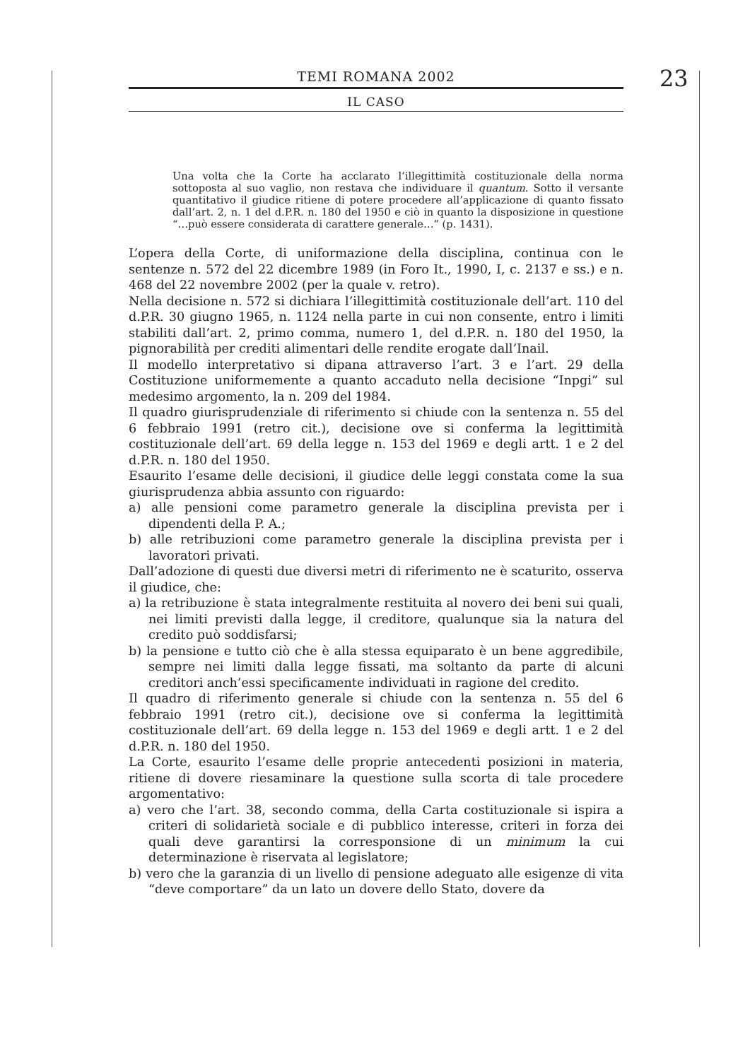TEMI ROMANA 2002
IL CASO
23
Una volta che la Corte ha acclarato l’illegittimità costituzionale della norma sottoposta al suo vaglio, non restava che individuare il quantum. Sotto il versante quantitativo il giudice ritiene di potere procedere all’applicazione di quanto fissato dall’art. 2, n. 1 del d.P.R. n. 180 del 1950 e ciò in quanto la disposizione in questione “…può essere considerata di carattere generale…” (p. 1431).
L’opera della Corte, di uniformazione della disciplina, continua con le sentenze n. 572 del 22 dicembre 1989 (in Foro It., 1990, I, c. 2137 e ss.) e n. 468 del 22 novembre 2002 (per la quale v. retro).
Nella decisione n. 572 si dichiara l’illegittimità costituzionale dell’art. 110 del d.P.R. 30 giugno 1965, n. 1124 nella parte in cui non consente, entro i limiti stabiliti dall’art. 2, primo comma, numero 1, del d.P.R. n. 180 del 1950, la pignorabilità per crediti alimentari delle rendite erogate dall’Inail.
Il modello interpretativo si dipana attraverso l’art. 3 e l’art. 29 della Costituzione uniformemente a quanto accaduto nella decisione “Inpgi” sul medesimo argomento, la n. 209 del 1984.
Il quadro giurisprudenziale di riferimento si chiude con la sentenza n. 55 del 6 febbraio 1991 (retro cit.), decisione ove si conferma la legittimità costituzionale dell’art. 69 della legge n. 153 del 1969 e degli artt. 1 e 2 del d.P.R. n. 180 del 1950.
Esaurito l’esame delle decisioni, il giudice delle leggi constata come la sua giurisprudenza abbia assunto con riguardo:
a) alle pensioni come parametro generale la disciplina prevista per i dipendenti della P. A.;
b) alle retribuzioni come parametro generale la disciplina prevista per i lavoratori privati.
Dall’adozione di questi due diversi metri di riferimento ne è scaturito, osserva il giudice, che:
a) la retribuzione è stata integralmente restituita al novero dei beni sui quali, nei limiti previsti dalla legge, il creditore, qualunque sia la natura del credito può soddisfarsi;
b) la pensione e tutto ciò che è alla stessa equiparato è un bene aggredibile, sempre nei limiti dalla legge fissati, ma soltanto da parte di alcuni creditori anch’essi specificamente individuati in ragione del credito.
Il quadro di riferimento generale si chiude con la sentenza n. 55 del 6 febbraio 1991 (retro cit.), decisione ove si conferma la legittimità costituzionale dell’art. 69 della legge n. 153 del 1969 e degli artt. 1 e 2 del d.P.R. n. 180 del 1950.
La Corte, esaurito l’esame delle proprie antecedenti posizioni in materia, ritiene di dovere riesaminare la questione sulla scorta di tale procedere argomentativo:
a) vero che l’art. 38, secondo comma, della Carta costituzionale si ispira a criteri di solidarietà sociale e di pubblico interesse, criteri in forza dei quali deve garantirsi la corresponsione di un minimum la cui determinazione è riservata al legislatore;
b) vero che la garanzia di un livello di pensione adeguato alle esigenze di vita “deve comportare” da un lato un dovere dello Stato, dovere da